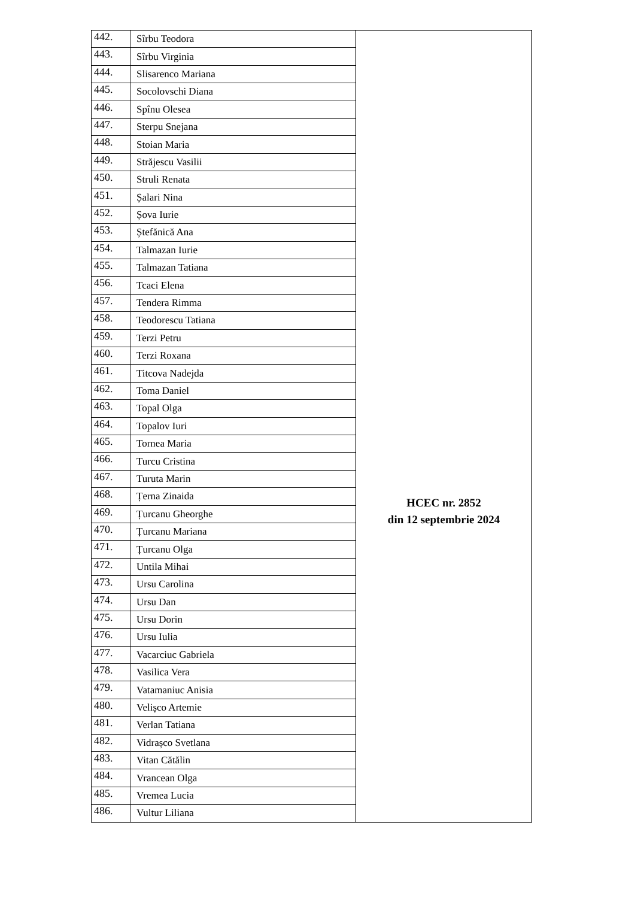| 442. | Sîrbu Teodora | HCEC nr. 2852 din 12 septembrie 2024 |
| 443. | Sîrbu Virginia | |
| 444. | Slisarenco Mariana | |
| 445. | Socolovschi Diana | |
| 446. | Spînu Olesea | |
| 447. | Sterpu Snejana | |
| 448. | Stoian Maria | |
| 449. | Străjescu Vasilii | |
| 450. | Struli Renata | |
| 451. | Șalari Nina | |
| 452. | Șova Iurie | |
| 453. | Ștefănică Ana | |
| 454. | Talmazan Iurie | |
| 455. | Talmazan Tatiana | |
| 456. | Tcaci Elena | |
| 457. | Tendera Rimma | |
| 458. | Teodorescu Tatiana | |
| 459. | Terzi Petru | |
| 460. | Terzi Roxana | |
| 461. | Titcova Nadejda | |
| 462. | Toma Daniel | |
| 463. | Topal Olga | |
| 464. | Topalov Iuri | |
| 465. | Tornea Maria | |
| 466. | Turcu Cristina | |
| 467. | Turuta Marin | |
| 468. | Țerna Zinaida | |
| 469. | Țurcanu Gheorghe | |
| 470. | Țurcanu Mariana | |
| 471. | Țurcanu Olga | |
| 472. | Untila Mihai | |
| 473. | Ursu Carolina | |
| 474. | Ursu Dan | |
| 475. | Ursu Dorin | |
| 476. | Ursu Iulia | |
| 477. | Vacarciuc Gabriela | |
| 478. | Vasilica Vera | |
| 479. | Vatamaniuc Anisia | |
| 480. | Velișco Artemie | |
| 481. | Verlan Tatiana | |
| 482. | Vidrașco Svetlana | |
| 483. | Vitan Cătălin | |
| 484. | Vrancean Olga | |
| 485. | Vremea Lucia | |
| 486. | Vultur Liliana | |